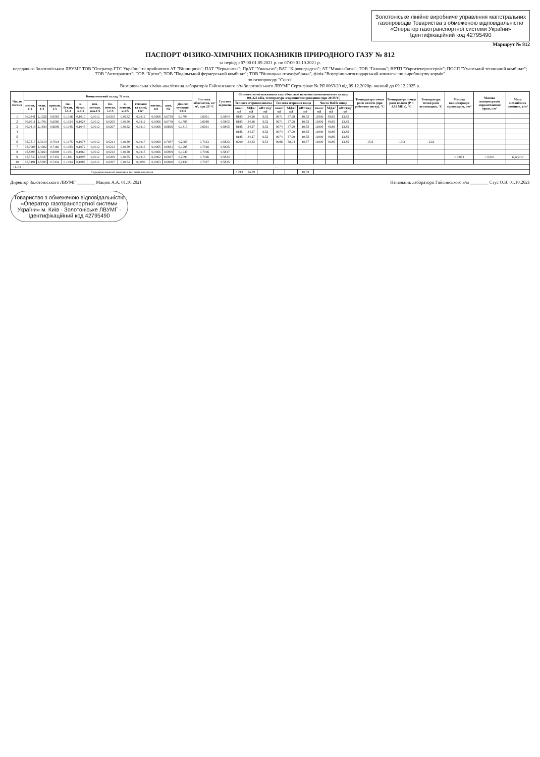Золотоніське лінійне виробниче управління магістральних газопроводів Товариства з обмеженою відповідальністю «Оператор газотранспортної системи України» Ідентифікаційний код 42795490
Маршрут № 812
ПАСПОРТ ФІЗИКО-ХІМІЧНИХ ПОКАЗНИКІВ ПРИРОДНОГО ГАЗУ № 812
за період з 07:00 01.09.2021 р. по 07:00 01.10.2021 р.
переданого Золотоніським ЛВУМГ ТОВ "Оператор ГТС України" та прийнятого АТ "Вінницягаз"; ПАТ "Черкасигаз"; ПрАТ "Уманьгаз"; ВАТ "Кіровоградгаз"; АТ "Миколаївгаз"; ТОВ "Газовик"; ВРТП "Укргазенергосервіс"; ПОСП "Уманський тепличний комбінат"; ТОВ "Автотранзит"; ТОВ "Креол"; ТОВ "Подільський фермерський комбінат"; ТОВ "Вінницька птахофабрика", філія "Внутрішньогосподарський комплекс по виробництву кормів"
по газопроводу "Союз"
Вимірювальна хіміко-аналітична лабораторія Гайсинського в/м Золотоніського ЛВУМГ Сертифікат № РЯ 0063/20 від 09.12.2020р. чинний до 09.12.2025 р.
| Число місяця | Компонентний склад, % мол. | | | | | | | | | | | | Густина абсолютна, кг/м³, при 20 °С | Густина відносна | Фізико-хімічні показники газу обчислені на основі компонентного складу, 101,325 кПа, температура згоряння/вимірювання (при 20/25°С) | | | | | | | | | Температура точки роси вологи (при робочому тиску), °С | Температура точки роси вологи (Р = 3.92 МПа), °С | Температура точки роси вуглеводнів, °С | Масова концентрація сірководню, г/м³ | Масова концентрація меркаптанової сірки, г/м³ | Маса механічних домішок, г/м³ |
| --- | --- | --- | --- | --- | --- | --- | --- | --- | --- | --- | --- | --- | --- | --- | --- | --- | --- | --- | --- | --- | --- | --- | --- | --- | --- | --- | --- | --- | --- |
| | метан, С1 | етан, С2 | пропан, С3 | ізо-бутан, і-С4 | н-бутан, н-С4 | нео-пентан, нео-С5 | ізо-пентан, і-С5 | н-пентан, н-С5 | гексани та вищі, С6+ | кисень, О2 | азот, N2 | діоксид вуглецю, СО2 | | | Теплота згоряння нижча | | | Теплота згоряння вища | | | Число Воббе вище | | | | | | | | |
| | | | | | | | | | | | | | | | ккал/м3 | МДж/м3 | кВт·год/м3 | ккал/м3 | МДж/м3 | кВт·год/м3 | ккал/м3 | МДж/м3 | кВт·год/м3 | | | | | | |
| 1 | 96,0341 | 2,1926 | 0,6563 | 0,1016 | 0,1019 | 0,0012 | 0,0203 | 0,0152 | 0,0112 | 0,0068 | 0,6799 | 0,1794 | 0,6991 | 0,5804 | 8183 | 34,26 | 9,52 | 9071 | 37,98 | 10,55 | 11906 | 49,85 | 13,85 | | | | | | |
| 2 | 96,0611 | 2,1701 | 0,6560 | 0,1024 | 0,1028 | 0,0012 | 0,0205 | 0,0150 | 0,0112 | 0,0066 | 0,6748 | 0,1785 | 0,6989 | 0,5803 | 8183 | 34,26 | 9,52 | 9071 | 37,98 | 10,55 | 11906 | 49,85 | 13,85 | | | | | | |
| 3 | 96,0418 | 2,1830 | 0,6606 | 0,1045 | 0,1045 | 0,0012 | 0,0207 | 0,0152 | 0,0110 | 0,0066 | 0,6696 | 0,1813 | 0,6991 | 0,5805 | 8185 | 34,27 | 9,52 | 9074 | 37,99 | 10,55 | 11909 | 49,86 | 13,85 | | | | | | |
| 4 | | | | | | | | | | | | | | | 8185 | 34,27 | 9,52 | 9074 | 37,99 | 10,55 | 11909 | 49,86 | 13,85 | | | | | | |
| 5 | | | | | | | | | | | | | | | 8185 | 34,27 | 9,52 | 9074 | 37,99 | 10,55 | 11909 | 49,86 | 13,85 | | | | | | |
| 6 | 95,7517 | 2,3619 | 0,7018 | 0,1075 | 0,1078 | 0,0012 | 0,0214 | 0,0159 | 0,0117 | 0,0069 | 0,7057 | 0,2065 | 0,7013 | 0,5823 | 8200 | 34,33 | 9,54 | 9086 | 38,04 | 10,57 | 11909 | 49,86 | 13,85 | -15,6 | -19,3 | -12,6 | | | |
| 7 | 95,7088 | 2,4302 | 0,7160 | 0,1083 | 0,1079 | 0,0012 | 0,0213 | 0,0159 | 0,0113 | 0,0065 | 0,6831 | 0,1995 | 0,7016 | 0,5825 | | | | | | | | | | | | | | | |
| 8 | 95,8395 | 2,3164 | 0,6898 | 0,1061 | 0,1060 | 0,0012 | 0,0213 | 0,0158 | 0,0115 | 0,0066 | 0,6909 | 0,1949 | 0,7006 | 0,5817 | | | | | | | | | | | | | | | |
| 9 | 95,5740 | 2,5037 | 0,7433 | 0,1101 | 0,1098 | 0,0012 | 0,0209 | 0,0155 | 0,0113 | 0,0062 | 0,6947 | 0,2094 | 0,7026 | 0,5834 | | | | | | | | | | | | | < 0,001 | < 0,001 | відсутні |
| 10 | 95,5491 | 2,5395 | 0,7434 | 0,1094 | 0,1082 | 0,0012 | 0,0207 | 0,0154 | 0,0099 | 0,0063 | 0,6840 | 0,2130 | 0,7027 | 0,5835 | | | | | | | | | | | | | | | |
| 11–31 | … | | | | | | | | | | | | | | | | | | | | | | | | | | | | |
| Середньозважені значення теплоти згоряння | | | | | | | | | | | | | | | 8 213 | 34,39 | | | | 10,59 | | | | | | | | | |
Директор Золотоніського ЛВУМГ ________ Мацюк А.А. 01.10.2021 Начальник лабораторії Гайсинського в/м ________ Стус О.В. 01.10.2021
Товариство з обмеженою відповідальністю «Оператор газотранспортної системи України» м. Київ · Золотоніське ЛВУМГ · Ідентифікаційний код 42795490